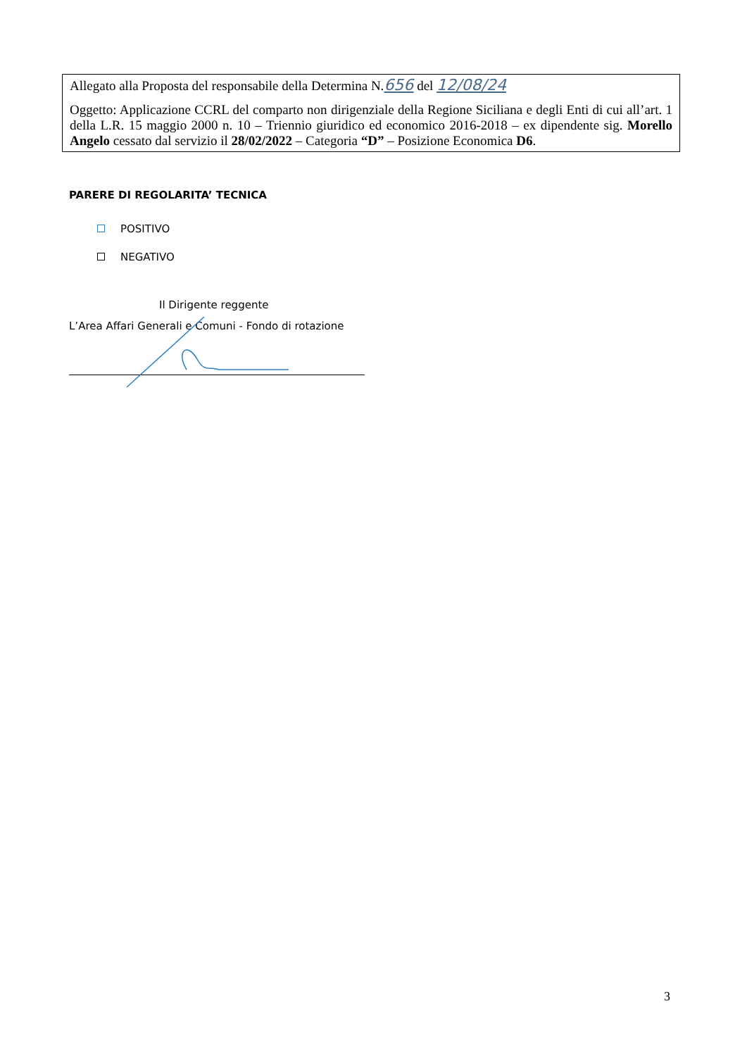Allegato alla Proposta del responsabile della Determina N.656 del 12/08/24
Oggetto: Applicazione CCRL del comparto non dirigenziale della Regione Siciliana e degli Enti di cui all’art. 1 della L.R. 15 maggio 2000 n. 10 – Triennio giuridico ed economico 2016-2018 – ex dipendente sig. Morello Angelo cessato dal servizio il 28/02/2022 – Categoria “D” – Posizione Economica D6.
PARERE DI REGOLARITA’ TECNICA
POSITIVO
NEGATIVO
Il Dirigente reggente
L’Area Affari Generali e Comuni - Fondo di rotazione
3